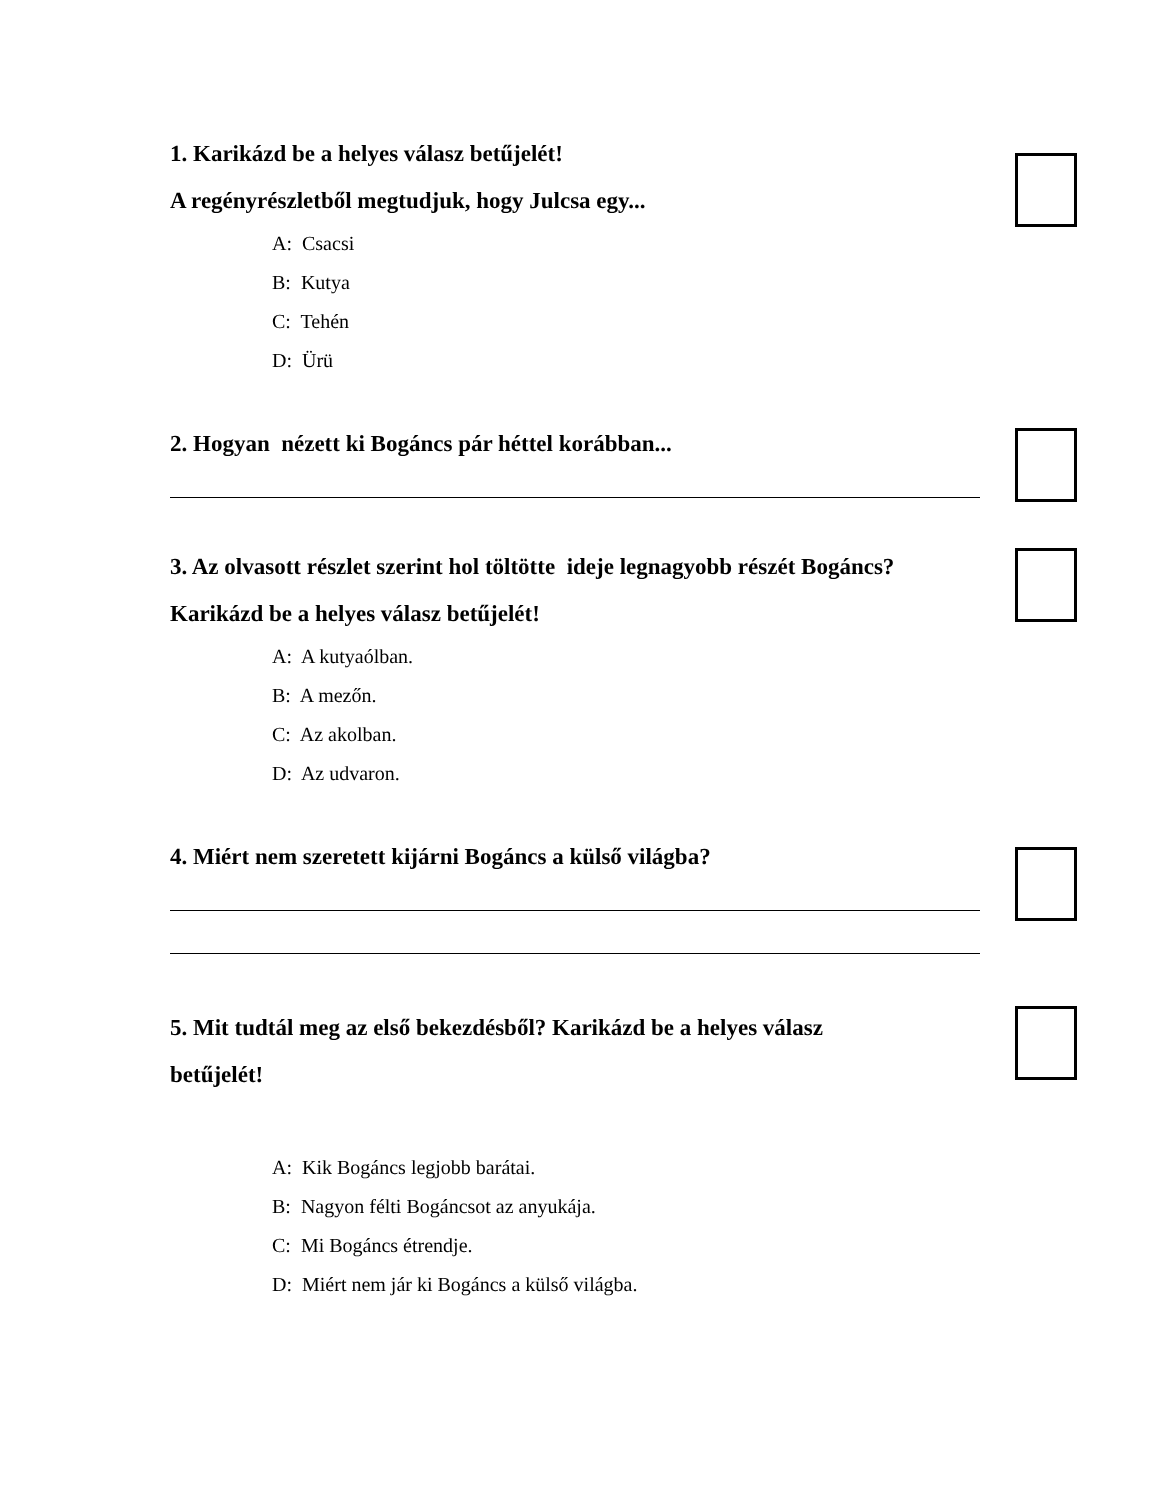1. Karikázd be a helyes válasz betűjelét!
A regényrészletből megtudjuk, hogy Julcsa egy...
A: Csacsi
B: Kutya
C: Tehén
D: Ürü
2. Hogyan nézett ki Bogáncs pár héttel korábban...
3. Az olvasott részlet szerint hol töltötte ideje legnagyobb részét Bogáncs?
Karikázd be a helyes válasz betűjelét!
A: A kutyaólban.
B: A mezőn.
C: Az akolban.
D: Az udvaron.
4. Miért nem szeretett kijárni Bogáncs a külső világba?
5. Mit tudtál meg az első bekezdésből? Karikázd be a helyes válasz
betűjelét!
A: Kik Bogáncs legjobb barátai.
B: Nagyon félti Bogáncsot az anyukája.
C: Mi Bogáncs étrendje.
D: Miért nem jár ki Bogáncs a külső világba.